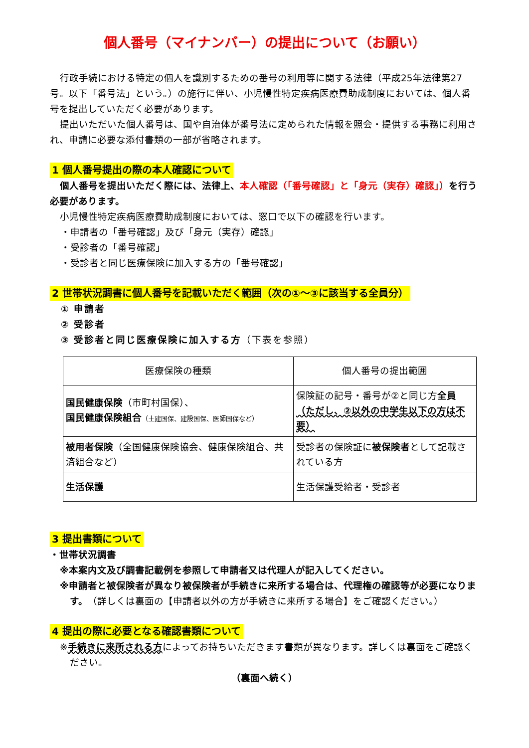個人番号（マイナンバー）の提出について（お願い）
行政手続における特定の個人を識別するための番号の利用等に関する法律（平成25年法律第27号。以下「番号法」という。）の施行に伴い、小児慢性特定疾病医療費助成制度においては、個人番号を提出していただく必要があります。
提出いただいた個人番号は、国や自治体が番号法に定められた情報を照会・提供する事務に利用され、申請に必要な添付書類の一部が省略されます。
1 個人番号提出の際の本人確認について
個人番号を提出いただく際には、法律上、本人確認（「番号確認」と「身元（実存）確認」）を行う必要があります。
小児慢性特定疾病医療費助成制度においては、窓口で以下の確認を行います。
・申請者の「番号確認」及び「身元（実存）確認」
・受診者の「番号確認」
・受診者と同じ医療保険に加入する方の「番号確認」
2 世帯状況調書に個人番号を記載いただく範囲（次の①～③に該当する全員分）
① 申請者
② 受診者
③ 受診者と同じ医療保険に加入する方（下表を参照）
| 医療保険の種類 | 個人番号の提出範囲 |
| 国民健康保険 （市町村国保）、 国民健康保険組合 （土建国保、建設国保、医師国保など） | 保険証の記号・番号が②と同じ方 全員 （ただし、②以外の中学生以下の方は不要） |
| 被用者保険 （全国健康保険協会、健康保険組合、共済組合など） | 受診者の保険証に 被保険者 として記載されている方 |
| 生活保護 | 生活保護受給者・受診者 |
3 提出書類について
・世帯状況調書
※本案内文及び調書記載例を参照して申請者又は代理人が記入してください。
※申請者と被保険者が異なり被保険者が手続きに来所する場合は、代理権の確認等が必要になります。（詳しくは裏面の【申請者以外の方が手続きに来所する場合】をご確認ください。）
4 提出の際に必要となる確認書類について
※手続きに来所される方によってお持ちいただきます書類が異なります。詳しくは裏面をご確認ください。
（裏面へ続く）